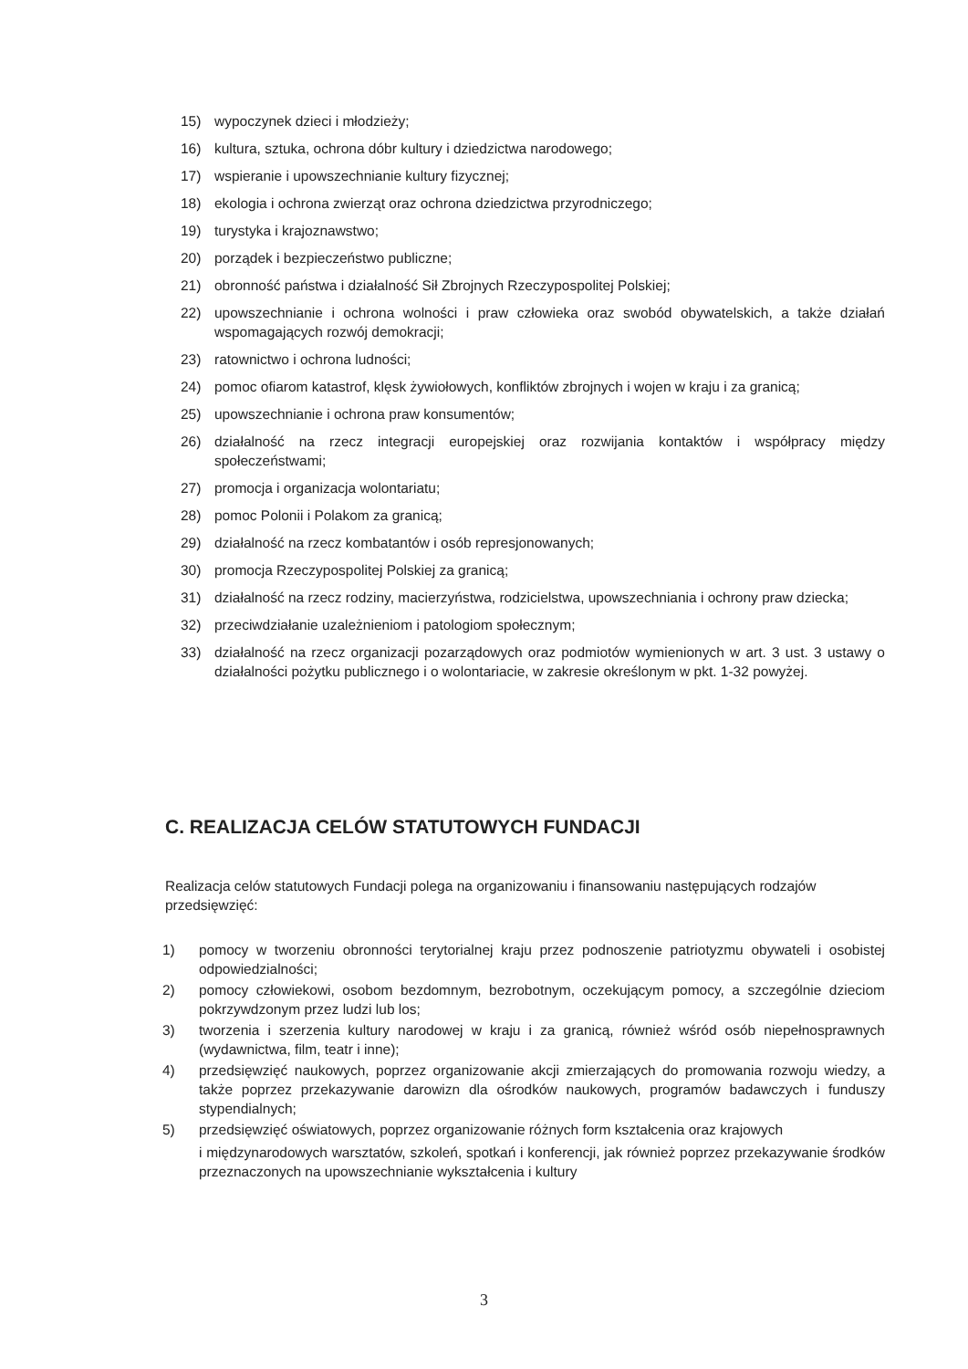15) wypoczynek dzieci i młodzieży;
16) kultura, sztuka, ochrona dóbr kultury i dziedzictwa narodowego;
17) wspieranie i upowszechnianie kultury fizycznej;
18) ekologia i ochrona zwierząt oraz ochrona dziedzictwa przyrodniczego;
19) turystyka i krajoznawstwo;
20) porządek i bezpieczeństwo publiczne;
21) obronność państwa i działalność Sił Zbrojnych Rzeczypospolitej Polskiej;
22) upowszechnianie i ochrona wolności i praw człowieka oraz swobód obywatelskich, a także działań wspomagających rozwój demokracji;
23) ratownictwo i ochrona ludności;
24) pomoc ofiarom katastrof, klęsk żywiołowych, konfliktów zbrojnych i wojen w kraju i za granicą;
25) upowszechnianie i ochrona praw konsumentów;
26) działalność na rzecz integracji europejskiej oraz rozwijania kontaktów i współpracy między społeczeństwami;
27) promocja i organizacja wolontariatu;
28) pomoc Polonii i Polakom za granicą;
29) działalność na rzecz kombatantów i osób represjonowanych;
30) promocja Rzeczypospolitej Polskiej za granicą;
31) działalność na rzecz rodziny, macierzyństwa, rodzicielstwa, upowszechniania i ochrony praw dziecka;
32) przeciwdziałanie uzależnieniom i patologiom społecznym;
33) działalność na rzecz organizacji pozarządowych oraz podmiotów wymienionych w art. 3 ust. 3 ustawy o działalności pożytku publicznego i o wolontariacie, w zakresie określonym w pkt. 1-32 powyżej.
C. REALIZACJA CELÓW STATUTOWYCH FUNDACJI
Realizacja celów statutowych Fundacji polega na organizowaniu i finansowaniu następujących rodzajów przedsięwzięć:
1) pomocy w tworzeniu obronności terytorialnej kraju przez podnoszenie patriotyzmu obywateli i osobistej odpowiedzialności;
2) pomocy człowiekowi, osobom bezdomnym, bezrobotnym, oczekującym pomocy, a szczególnie dzieciom pokrzywdzonym przez ludzi lub los;
3) tworzenia i szerzenia kultury narodowej w kraju i za granicą, również wśród osób niepełnosprawnych (wydawnictwa, film, teatr i inne);
4) przedsięwzięć naukowych, poprzez organizowanie akcji zmierzających do promowania rozwoju wiedzy, a także poprzez przekazywanie darowizn dla ośrodków naukowych, programów badawczych i funduszy stypendialnych;
5) przedsięwzięć oświatowych, poprzez organizowanie różnych form kształcenia oraz krajowych
i międzynarodowych warsztatów, szkoleń, spotkań i konferencji, jak również poprzez przekazywanie środków przeznaczonych na upowszechnianie wykształcenia i kultury
3